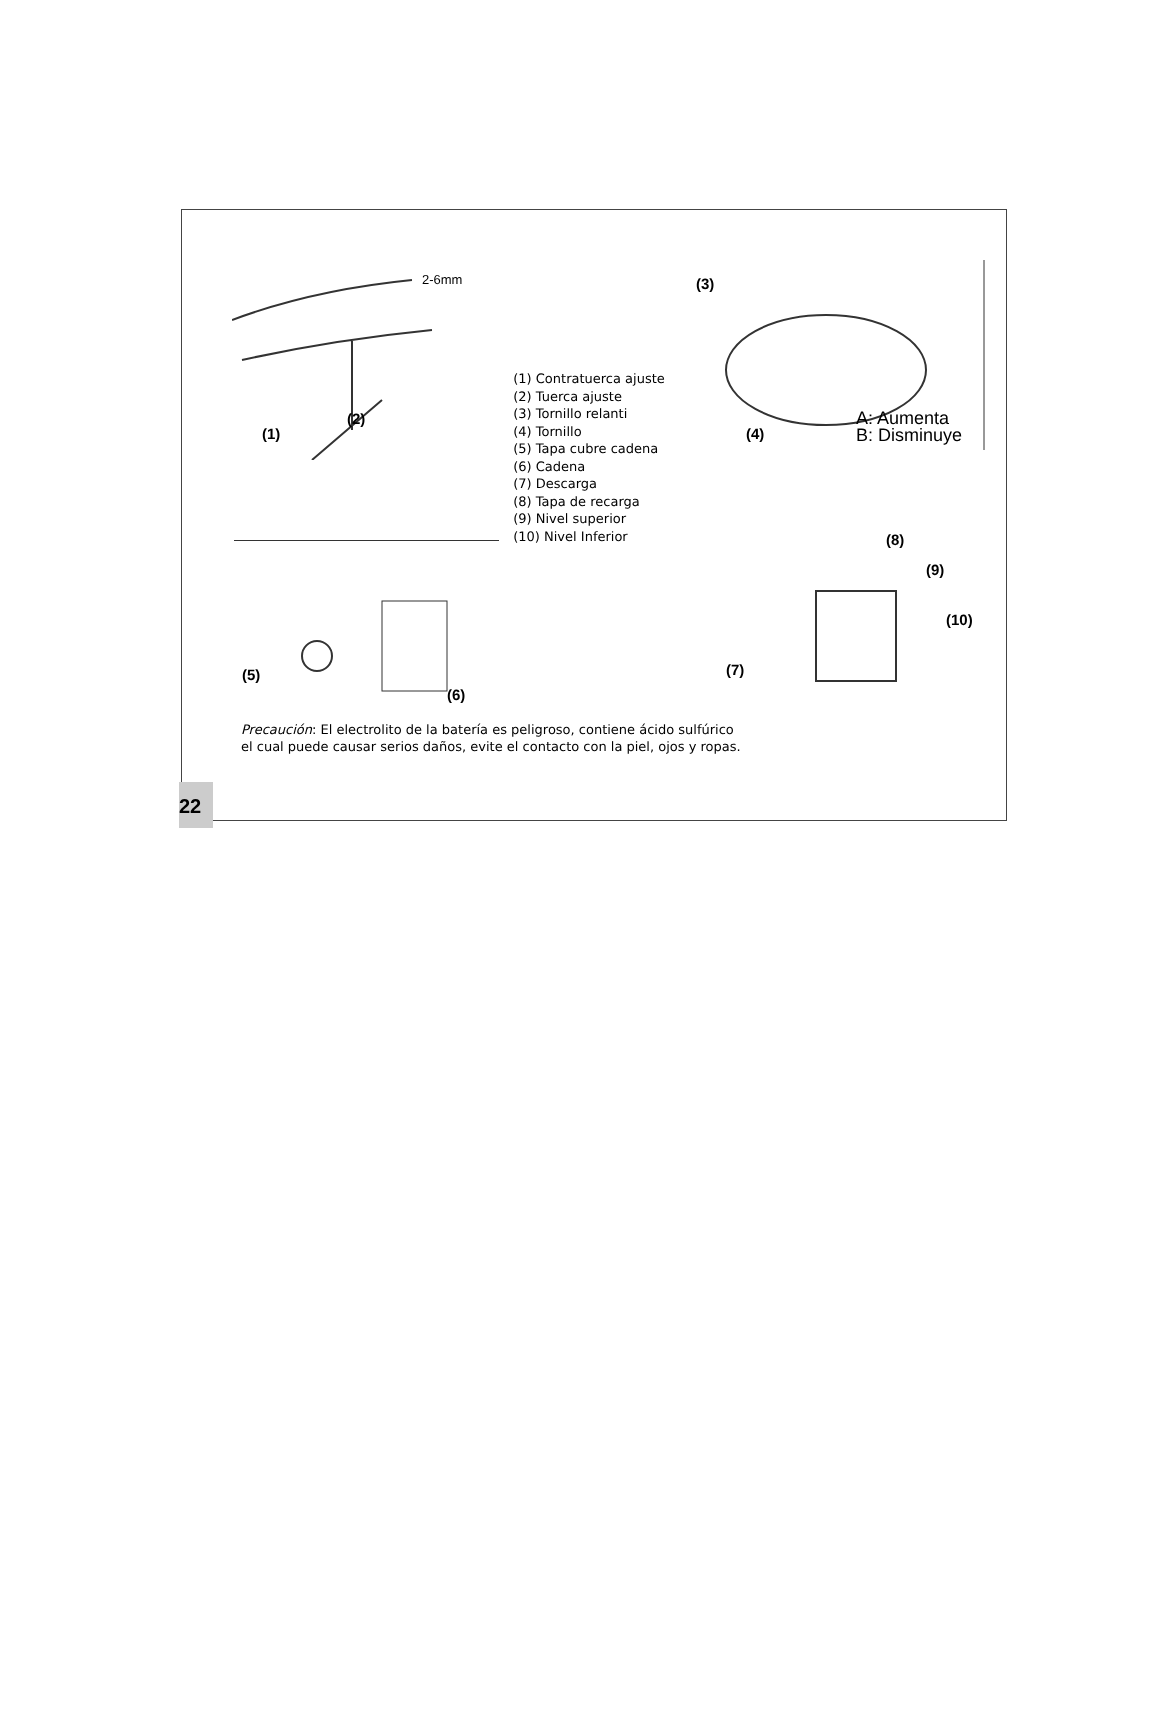2-6mm
(1)
(2)
(1) Contratuerca ajuste
(2) Tuerca ajuste
(3) Tornillo relanti
(4) Tornillo
(5) Tapa cubre cadena
(6) Cadena
(7) Descarga
(8) Tapa de recarga
(9) Nivel superior
(10) Nivel Inferior
(3)
(4)
A: Aumenta
B: Disminuye
(5)
(6)
(8)
(9)
(10)
(7)
Precaución: El electrolito de la batería es peligroso, contiene ácido sulfúrico
el cual puede causar serios daños, evite el contacto con la piel, ojos y ropas.
22